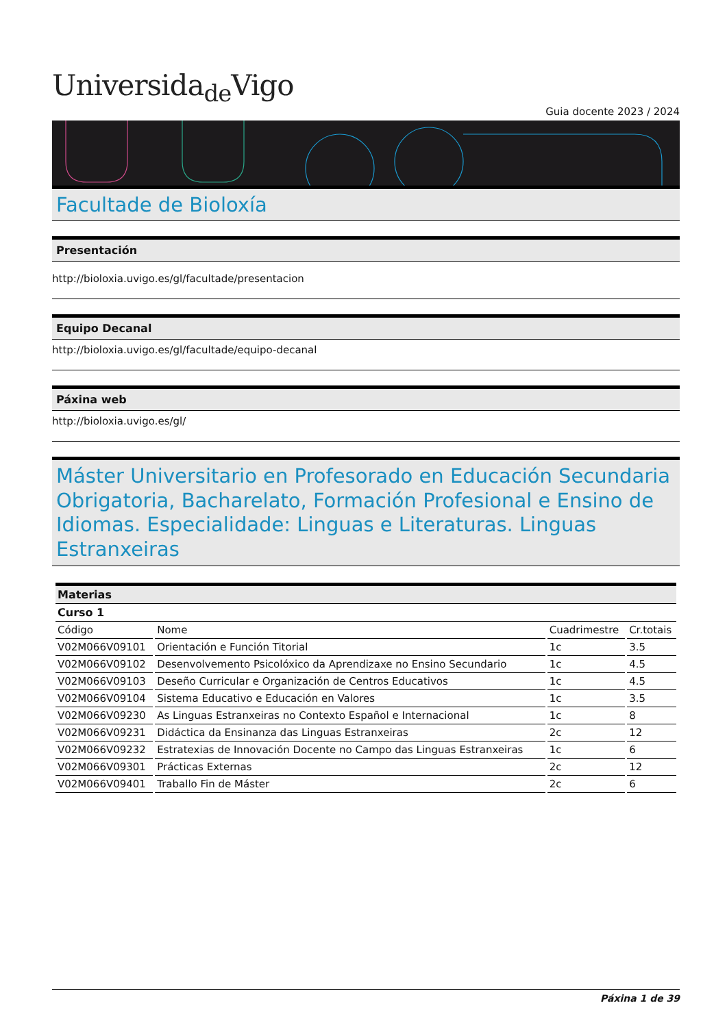Universida<sub>de</sub>Vigo
Guia docente 2023 / 2024
Facultade de Bioloxía
Presentación
http://bioloxia.uvigo.es/gl/facultade/presentacion
Equipo Decanal
http://bioloxia.uvigo.es/gl/facultade/equipo-decanal
Páxina web
http://bioloxia.uvigo.es/gl/
Máster Universitario en Profesorado en Educación Secundaria Obrigatoria, Bacharelato, Formación Profesional e Ensino de Idiomas. Especialidade: Linguas e Literaturas. Linguas Estranxeiras
| Materias | | | |
| --- | --- | --- | --- |
| Curso 1 | | | |
| Código | Nome | Cuadrimestre | Cr.totais |
| V02M066V09101 | Orientación e Función Titorial | 1c | 3.5 |
| V02M066V09102 | Desenvolvemento Psicolóxico da Aprendizaxe no Ensino Secundario | 1c | 4.5 |
| V02M066V09103 | Deseño Curricular e Organización de Centros Educativos | 1c | 4.5 |
| V02M066V09104 | Sistema Educativo e Educación en Valores | 1c | 3.5 |
| V02M066V09230 | As Linguas Estranxeiras no Contexto Español e Internacional | 1c | 8 |
| V02M066V09231 | Didáctica da Ensinanza das Linguas Estranxeiras | 2c | 12 |
| V02M066V09232 | Estratexias de Innovación Docente no Campo das Linguas Estranxeiras | 1c | 6 |
| V02M066V09301 | Prácticas Externas | 2c | 12 |
| V02M066V09401 | Traballo Fin de Máster | 2c | 6 |
Páxina 1 de 39